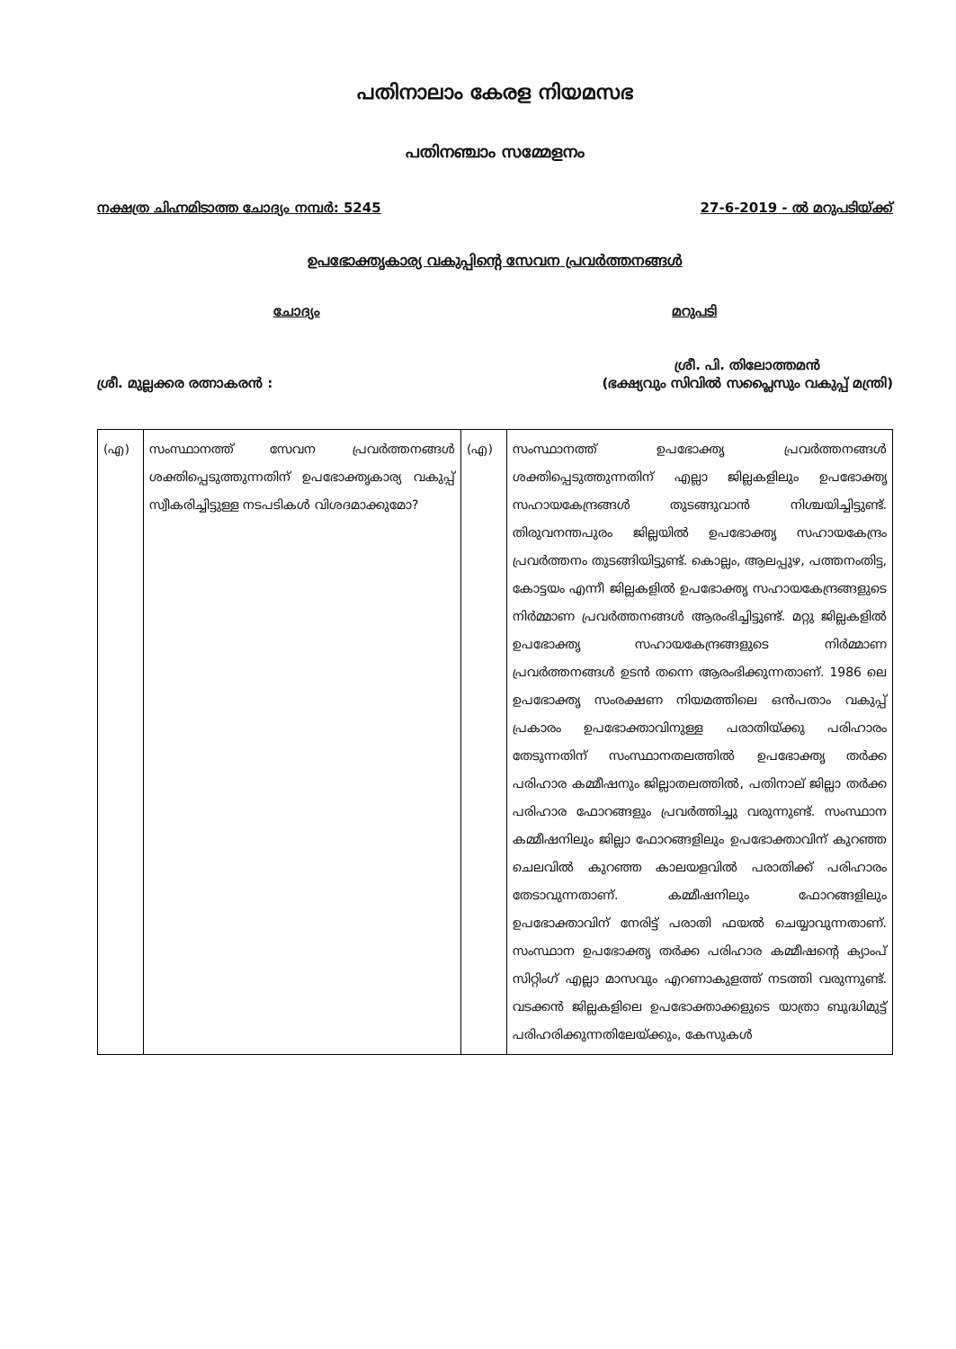പതിനാലാം കേരള നിയമസഭ
പതിനഞ്ചാം സമ്മേളനം
നക്ഷത്ര ചിഹ്നമിടാത്ത ചോദ്യം നമ്പർ: 5245 27-6-2019 - ൽ മറുപടിയ്ക്ക്
ഉപഭോക്തൃകാര്യ വകുപ്പിന്റെ സേവന പ്രവർത്തനങ്ങൾ
ചോദ്യം മറുപടി
ശ്രീ. മുല്ലക്കര രത്നാകരൻ : ശ്രീ. പി. തിലോത്തമൻ
(ഭക്ഷ്യവും സിവിൽ സപ്ലൈസും വകുപ്പ് മന്ത്രി)
| (എ) | സംസ്ഥാനത്ത് സേവന പ്രവർത്തനങ്ങൾ ശക്തിപ്പെടുത്തുന്നതിന് ഉപഭോക്തൃകാര്യ വകുപ്പ് സ്വീകരിച്ചിട്ടുള്ള നടപടികൾ വിശദമാക്കുമോ? | (എ) | സംസ്ഥാനത്ത് ഉപഭോക്തൃ പ്രവർത്തനങ്ങൾ ശക്തിപ്പെടുത്തുന്നതിന് എല്ലാ ജില്ലകളിലും ഉപഭോക്തൃ സഹായകേന്ദ്രങ്ങൾ തുടങ്ങുവാൻ നിശ്ചയിച്ചിട്ടുണ്ട്. തിരുവനന്തപുരം ജില്ലയിൽ ഉപഭോക്തൃ സഹായകേന്ദ്രം പ്രവർത്തനം തുടങ്ങിയിട്ടുണ്ട്. കൊല്ലം, ആലപ്പുഴ, പത്തനംതിട്ട, കോട്ടയം എന്നീ ജില്ലകളിൽ ഉപഭോക്തൃ സഹായകേന്ദ്രങ്ങളുടെ നിർമ്മാണ പ്രവർത്തനങ്ങൾ ആരംഭിച്ചിട്ടുണ്ട്. മറ്റു ജില്ലകളിൽ ഉപഭോക്തൃ സഹായകേന്ദ്രങ്ങളുടെ നിർമ്മാണ പ്രവർത്തനങ്ങൾ ഉടൻ തന്നെ ആരംഭിക്കുന്നതാണ്. 1986 ലെ ഉപഭോക്തൃ സംരക്ഷണ നിയമത്തിലെ ഒൻപതാം വകുപ്പ് പ്രകാരം ഉപഭോക്താവിനുള്ള പരാതിയ്ക്കു പരിഹാരം തേടുന്നതിന് സംസ്ഥാനതലത്തിൽ ഉപഭോക്തൃ തർക്ക പരിഹാര കമ്മീഷനും ജില്ലാതലത്തിൽ, പതിനാല് ജില്ലാ തർക്ക പരിഹാര ഫോറങ്ങളും പ്രവർത്തിച്ചു വരുന്നുണ്ട്. സംസ്ഥാന കമ്മീഷനിലും ജില്ലാ ഫോറങ്ങളിലും ഉപഭോക്താവിന് കുറഞ്ഞ ചെലവിൽ കുറഞ്ഞ കാലയളവിൽ പരാതിക്ക് പരിഹാരം തേടാവുന്നതാണ്. കമ്മീഷനിലും ഫോറങ്ങളിലും ഉപഭോക്താവിന് നേരിട്ട് പരാതി ഫയൽ ചെയ്യാവുന്നതാണ്. സംസ്ഥാന ഉപഭോക്തൃ തർക്ക പരിഹാര കമ്മീഷന്റെ ക്യാംപ് സിറ്റിംഗ് എല്ലാ മാസവും എറണാകുളത്ത് നടത്തി വരുന്നുണ്ട്. വടക്കൻ ജില്ലകളിലെ ഉപഭോക്താക്കളുടെ യാത്രാ ബുദ്ധിമുട്ട് പരിഹരിക്കുന്നതിലേയ്ക്കും, കേസുകൾ |